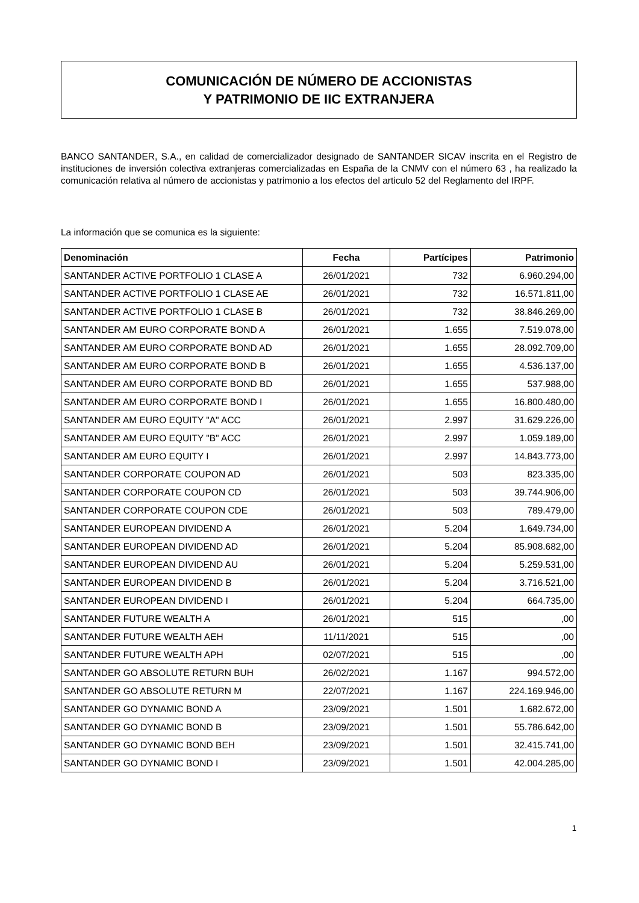COMUNICACIÓN DE NÚMERO DE ACCIONISTAS
Y PATRIMONIO DE IIC EXTRANJERA
BANCO SANTANDER, S.A., en calidad de comercializador designado de SANTANDER SICAV inscrita en el Registro de instituciones de inversión colectiva extranjeras comercializadas en España de la CNMV con el número 63 , ha realizado la comunicación relativa al número de accionistas y patrimonio a los efectos del articulo 52 del Reglamento del IRPF.
La información que se comunica es la siguiente:
| Denominación | Fecha | Partícipes | Patrimonio |
| --- | --- | --- | --- |
| SANTANDER ACTIVE PORTFOLIO 1 CLASE A | 26/01/2021 | 732 | 6.960.294,00 |
| SANTANDER ACTIVE PORTFOLIO 1 CLASE AE | 26/01/2021 | 732 | 16.571.811,00 |
| SANTANDER ACTIVE PORTFOLIO 1 CLASE B | 26/01/2021 | 732 | 38.846.269,00 |
| SANTANDER AM EURO CORPORATE BOND A | 26/01/2021 | 1.655 | 7.519.078,00 |
| SANTANDER AM EURO CORPORATE BOND AD | 26/01/2021 | 1.655 | 28.092.709,00 |
| SANTANDER AM EURO CORPORATE BOND B | 26/01/2021 | 1.655 | 4.536.137,00 |
| SANTANDER AM EURO CORPORATE BOND BD | 26/01/2021 | 1.655 | 537.988,00 |
| SANTANDER AM EURO CORPORATE BOND I | 26/01/2021 | 1.655 | 16.800.480,00 |
| SANTANDER AM EURO EQUITY "A" ACC | 26/01/2021 | 2.997 | 31.629.226,00 |
| SANTANDER AM EURO EQUITY "B" ACC | 26/01/2021 | 2.997 | 1.059.189,00 |
| SANTANDER AM EURO EQUITY I | 26/01/2021 | 2.997 | 14.843.773,00 |
| SANTANDER CORPORATE COUPON AD | 26/01/2021 | 503 | 823.335,00 |
| SANTANDER CORPORATE COUPON CD | 26/01/2021 | 503 | 39.744.906,00 |
| SANTANDER CORPORATE COUPON CDE | 26/01/2021 | 503 | 789.479,00 |
| SANTANDER EUROPEAN DIVIDEND A | 26/01/2021 | 5.204 | 1.649.734,00 |
| SANTANDER EUROPEAN DIVIDEND AD | 26/01/2021 | 5.204 | 85.908.682,00 |
| SANTANDER EUROPEAN DIVIDEND AU | 26/01/2021 | 5.204 | 5.259.531,00 |
| SANTANDER EUROPEAN DIVIDEND B | 26/01/2021 | 5.204 | 3.716.521,00 |
| SANTANDER EUROPEAN DIVIDEND I | 26/01/2021 | 5.204 | 664.735,00 |
| SANTANDER FUTURE WEALTH A | 26/01/2021 | 515 | ,00 |
| SANTANDER FUTURE WEALTH AEH | 11/11/2021 | 515 | ,00 |
| SANTANDER FUTURE WEALTH APH | 02/07/2021 | 515 | ,00 |
| SANTANDER GO ABSOLUTE RETURN BUH | 26/02/2021 | 1.167 | 994.572,00 |
| SANTANDER GO ABSOLUTE RETURN M | 22/07/2021 | 1.167 | 224.169.946,00 |
| SANTANDER GO DYNAMIC BOND A | 23/09/2021 | 1.501 | 1.682.672,00 |
| SANTANDER GO DYNAMIC BOND B | 23/09/2021 | 1.501 | 55.786.642,00 |
| SANTANDER GO DYNAMIC BOND BEH | 23/09/2021 | 1.501 | 32.415.741,00 |
| SANTANDER GO DYNAMIC BOND I | 23/09/2021 | 1.501 | 42.004.285,00 |
1